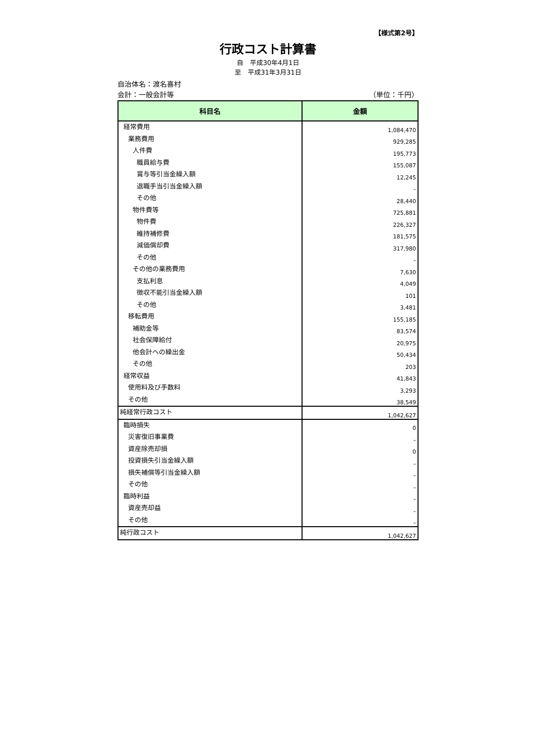【様式第2号】
行政コスト計算書
自　平成30年4月1日
至　平成31年3月31日
自治体名：渡名喜村
会計：一般会計等 （単位：千円）
| 科目名 | 金額 |
| --- | --- |
| 経常費用 | 1,084,470 |
| 業務費用 | 929,285 |
| 人件費 | 195,773 |
| 職員給与費 | 155,087 |
| 賞与等引当金繰入額 | 12,245 |
| 退職手当引当金繰入額 | – |
| その他 | 28,440 |
| 物件費等 | 725,881 |
| 物件費 | 226,327 |
| 維持補修費 | 181,575 |
| 減価償却費 | 317,980 |
| その他 | – |
| その他の業務費用 | 7,630 |
| 支払利息 | 4,049 |
| 徴収不能引当金繰入額 | 101 |
| その他 | 3,481 |
| 移転費用 | 155,185 |
| 補助金等 | 83,574 |
| 社会保障給付 | 20,975 |
| 他会計への繰出金 | 50,434 |
| その他 | 203 |
| 経常収益 | 41,843 |
| 使用料及び手数料 | 3,293 |
| その他 | 38,549 |
| 純経常行政コスト | 1,042,627 |
| 臨時損失 | 0 |
| 災害復旧事業費 | – |
| 資産除売却損 | 0 |
| 投資損失引当金繰入額 | – |
| 損失補償等引当金繰入額 | – |
| その他 | – |
| 臨時利益 | – |
| 資産売却益 | – |
| その他 | – |
| 純行政コスト | 1,042,627 |